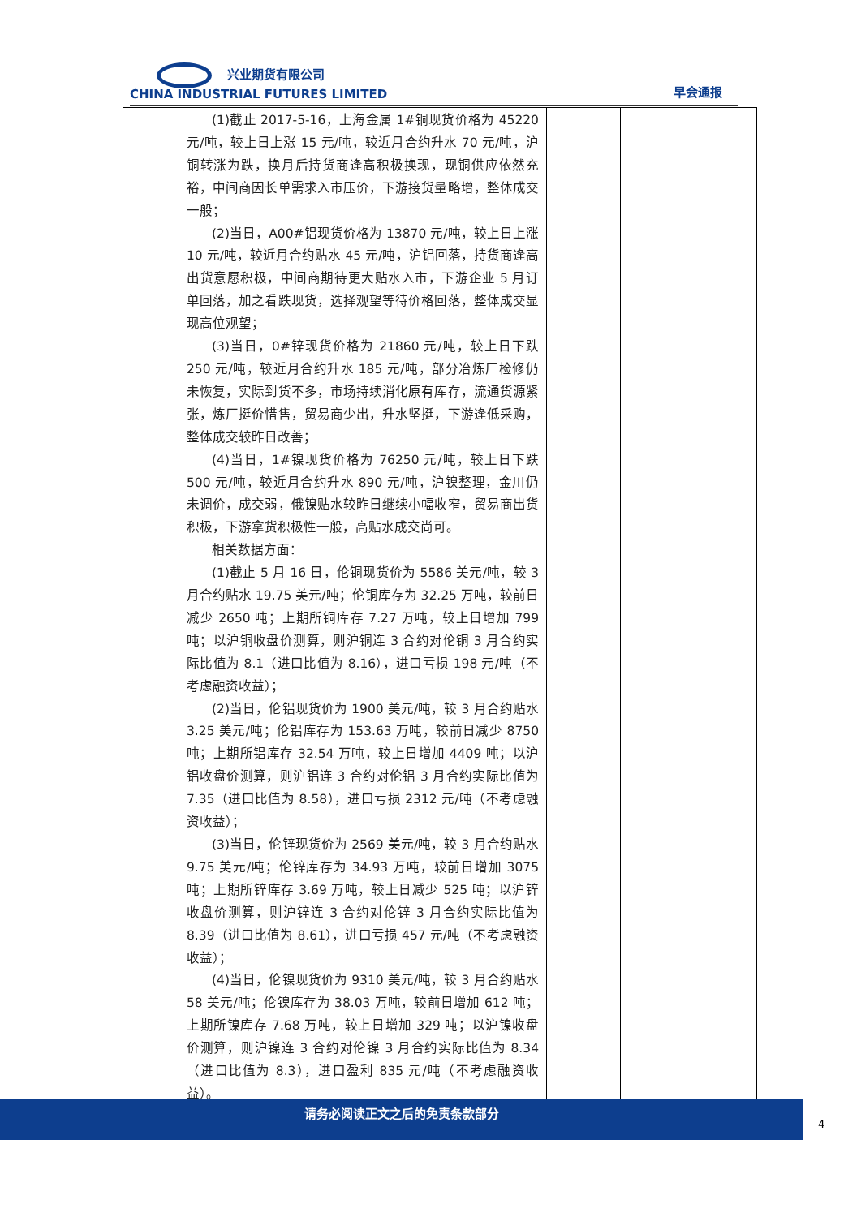兴业期货有限公司
CHINA INDUSTRIAL FUTURES LIMITED
早会通报
| | (1)截止 2017-5-16，上海金属 1#铜现货价格为 45220 元/吨，较上日上涨 15 元/吨，较近月合约升水 70 元/吨，沪铜转涨为跌，换月后持货商逢高积极换现，现铜供应依然充裕，中间商因长单需求入市压价，下游接货量略增，整体成交一般； (2)当日，A00#铝现货价格为 13870 元/吨，较上日上涨 10 元/吨，较近月合约贴水 45 元/吨，沪铝回落，持货商逢高出货意愿积极，中间商期待更大贴水入市，下游企业 5 月订单回落，加之看跌现货，选择观望等待价格回落，整体成交显现高位观望； (3)当日，0#锌现货价格为 21860 元/吨，较上日下跌 250 元/吨，较近月合约升水 185 元/吨，部分冶炼厂检修仍未恢复，实际到货不多，市场持续消化原有库存，流通货源紧张，炼厂挺价惜售，贸易商少出，升水坚挺，下游逢低采购，整体成交较昨日改善； (4)当日，1#镍现货价格为 76250 元/吨，较上日下跌 500 元/吨，较近月合约升水 890 元/吨，沪镍整理，金川仍未调价，成交弱，俄镍贴水较昨日继续小幅收窄，贸易商出货积极，下游拿货积极性一般，高贴水成交尚可。 相关数据方面： (1)截止 5 月 16 日，伦铜现货价为 5586 美元/吨，较 3 月合约贴水 19.75 美元/吨；伦铜库存为 32.25 万吨，较前日减少 2650 吨；上期所铜库存 7.27 万吨，较上日增加 799 吨；以沪铜收盘价测算，则沪铜连 3 合约对伦铜 3 月合约实际比值为 8.1（进口比值为 8.16），进口亏损 198 元/吨（不考虑融资收益）； (2)当日，伦铝现货价为 1900 美元/吨，较 3 月合约贴水 3.25 美元/吨；伦铝库存为 153.63 万吨，较前日减少 8750 吨；上期所铝库存 32.54 万吨，较上日增加 4409 吨；以沪铝收盘价测算，则沪铝连 3 合约对伦铝 3 月合约实际比值为 7.35（进口比值为 8.58），进口亏损 2312 元/吨（不考虑融资收益）； (3)当日，伦锌现货价为 2569 美元/吨，较 3 月合约贴水 9.75 美元/吨；伦锌库存为 34.93 万吨，较前日增加 3075 吨；上期所锌库存 3.69 万吨，较上日减少 525 吨；以沪锌收盘价测算，则沪锌连 3 合约对伦锌 3 月合约实际比值为 8.39（进口比值为 8.61），进口亏损 457 元/吨（不考虑融资收益）； (4)当日，伦镍现货价为 9310 美元/吨，较 3 月合约贴水 58 美元/吨；伦镍库存为 38.03 万吨，较前日增加 612 吨；上期所镍库存 7.68 万吨，较上日增加 329 吨；以沪镍收盘价测算，则沪镍连 3 合约对伦镍 3 月合约实际比值为 8.34（进口比值为 8.3），进口盈利 835 元/吨（不考虑融资收益）。 | | |
请务必阅读正文之后的免责条款部分
4